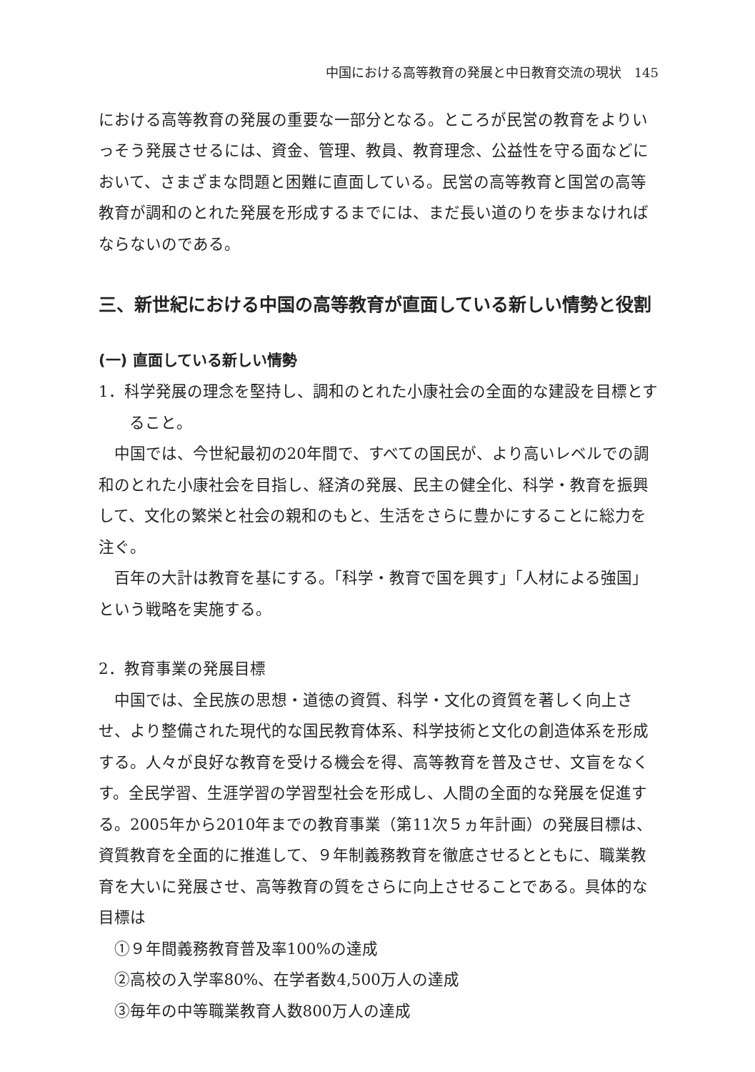中国における高等教育の発展と中日教育交流の現状　145
における高等教育の発展の重要な一部分となる。ところが民営の教育をよりいっそう発展させるには、資金、管理、教員、教育理念、公益性を守る面などにおいて、さまざまな問題と困難に直面している。民営の高等教育と国営の高等教育が調和のとれた発展を形成するまでには、まだ長い道のりを歩まなければならないのである。
三、新世紀における中国の高等教育が直面している新しい情勢と役割
(一) 直面している新しい情勢
1．科学発展の理念を堅持し、調和のとれた小康社会の全面的な建設を目標とすること。
中国では、今世紀最初の20年間で、すべての国民が、より高いレベルでの調和のとれた小康社会を目指し、経済の発展、民主の健全化、科学・教育を振興して、文化の繁栄と社会の親和のもと、生活をさらに豊かにすることに総力を注ぐ。
百年の大計は教育を基にする。「科学・教育で国を興す」「人材による強国」という戦略を実施する。
2．教育事業の発展目標
中国では、全民族の思想・道徳の資質、科学・文化の資質を著しく向上させ、より整備された現代的な国民教育体系、科学技術と文化の創造体系を形成する。人々が良好な教育を受ける機会を得、高等教育を普及させ、文盲をなくす。全民学習、生涯学習の学習型社会を形成し、人間の全面的な発展を促進する。2005年から2010年までの教育事業（第11次５ヵ年計画）の発展目標は、資質教育を全面的に推進して、９年制義務教育を徹底させるとともに、職業教育を大いに発展させ、高等教育の質をさらに向上させることである。具体的な目標は
①９年間義務教育普及率100%の達成
②高校の入学率80%、在学者数4,500万人の達成
③毎年の中等職業教育人数800万人の達成